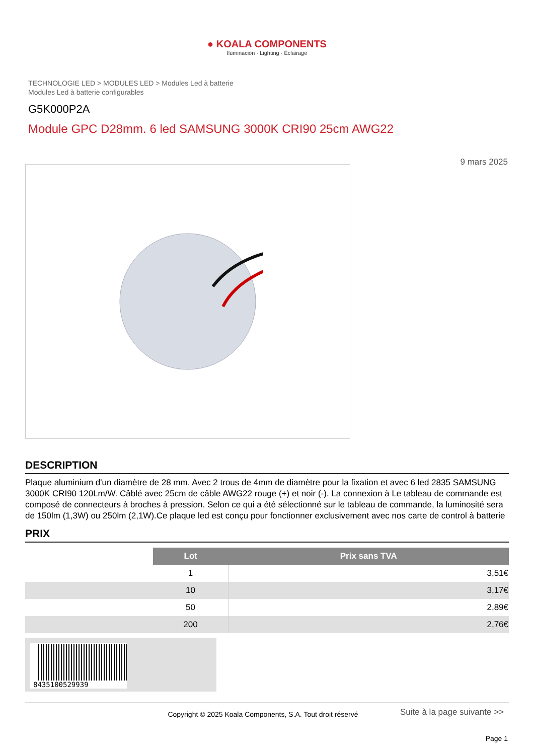● KOALA COMPONENTS
Iluminación · Lighting · Éclairage
TECHNOLOGIE LED > MODULES LED > Modules Led à batterie
Modules Led à batterie configurables
G5K000P2A
Module GPC D28mm. 6 led SAMSUNG 3000K CRI90 25cm AWG22
9 mars 2025
DESCRIPTION
Plaque aluminium d'un diamètre de 28 mm. Avec 2 trous de 4mm de diamètre pour la fixation et avec 6 led 2835 SAMSUNG 3000K CRI90 120Lm/W. Câblé avec 25cm de câble AWG22 rouge (+) et noir (-). La connexion à Le tableau de commande est composé de connecteurs à broches à pression. Selon ce qui a été sélectionné sur le tableau de commande, la luminosité sera de 150lm (1,3W) ou 250lm (2,1W).Ce plaque led est conçu pour fonctionner exclusivement avec nos carte de control à batterie
PRIX
| | Lot | Prix sans TVA |
| | 1 | 3,51€ |
| | 10 | 3,17€ |
| | 50 | 2,89€ |
| | 200 | 2,76€ |
8435100529939
Copyright © 2025 Koala Components, S.A. Tout droit réservé
Suite à la page suivante >>
Page 1